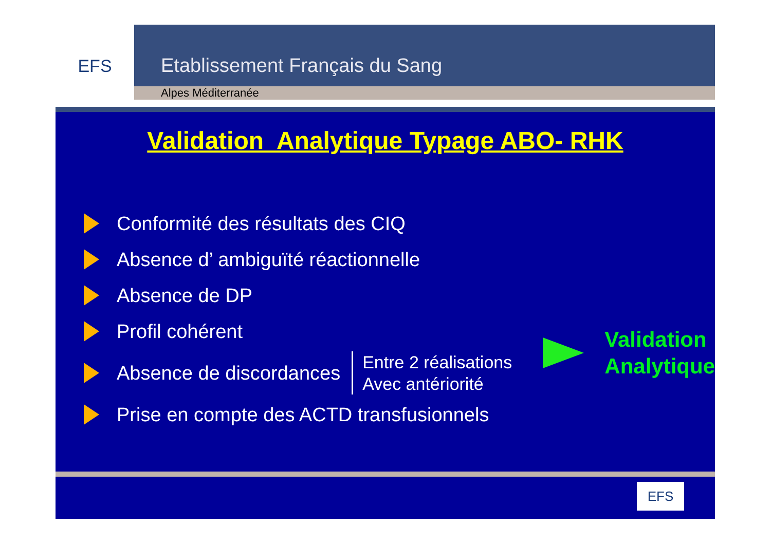EFS
Etablissement Français du Sang
Alpes Méditerranée
Validation Analytique Typage ABO- RHK
Conformité des résultats des CIQ
Absence d’ ambiguïté réactionnelle
Absence de DP
Profil cohérent
Absence de discordances
Entre 2 réalisations
Avec antériorité
Prise en compte des ACTD transfusionnels
Validation
Analytique
EFS